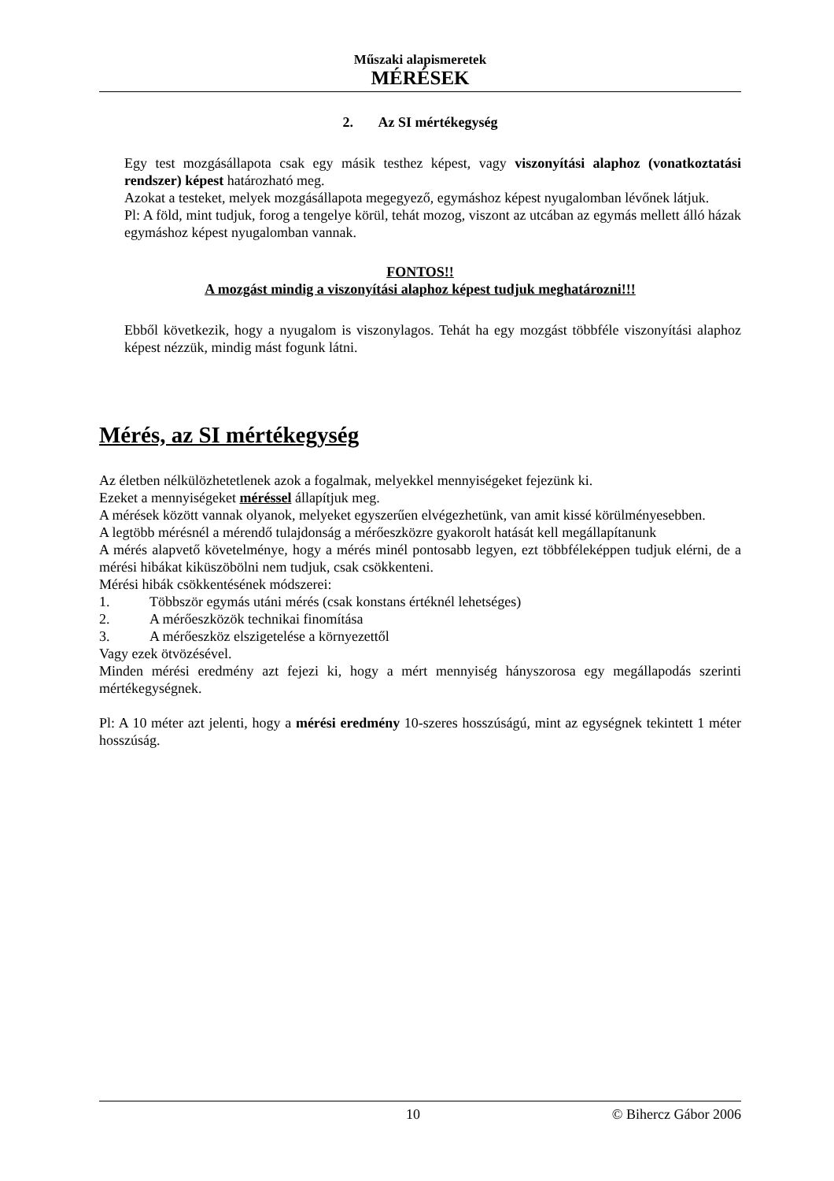Műszaki alapismeretek
MÉRÉSEK
2. Az SI mértékegység
Egy test mozgásállapota csak egy másik testhez képest, vagy viszonyítási alaphoz (vonatkoztatási rendszer) képest határozható meg.
Azokat a testeket, melyek mozgásállapota megegyező, egymáshoz képest nyugalomban lévőnek látjuk.
Pl: A föld, mint tudjuk, forog a tengelye körül, tehát mozog, viszont az utcában az egymás mellett álló házak egymáshoz képest nyugalomban vannak.
FONTOS!!
A mozgást mindig a viszonyítási alaphoz képest tudjuk meghatározni!!!
Ebből következik, hogy a nyugalom is viszonylagos. Tehát ha egy mozgást többféle viszonyítási alaphoz képest nézzük, mindig mást fogunk látni.
Mérés, az SI mértékegység
Az életben nélkülözhetetlenek azok a fogalmak, melyekkel mennyiségeket fejezünk ki.
Ezeket a mennyiségeket méréssel állapítjuk meg.
A mérések között vannak olyanok, melyeket egyszerűen elvégezhetünk, van amit kissé körülményesebben.
A legtöbb mérésnél a mérendő tulajdonság a mérőeszközre gyakorolt hatását kell megállapítanunk
A mérés alapvető követelménye, hogy a mérés minél pontosabb legyen, ezt többféleképpen tudjuk elérni, de a mérési hibákat kiküszöbölni nem tudjuk, csak csökkenteni.
Mérési hibák csökkentésének módszerei:
1. Többször egymás utáni mérés (csak konstans értéknél lehetséges)
2. A mérőeszközök technikai finomítása
3. A mérőeszköz elszigetelése a környezettől
Vagy ezek ötvözésével.
Minden mérési eredmény azt fejezi ki, hogy a mért mennyiség hányszorosa egy megállapodás szerinti mértékegységnek.
Pl: A 10 méter azt jelenti, hogy a mérési eredmény 10-szeres hosszúságú, mint az egységnek tekintett 1 méter hosszúság.
10 © Bihercz Gábor 2006